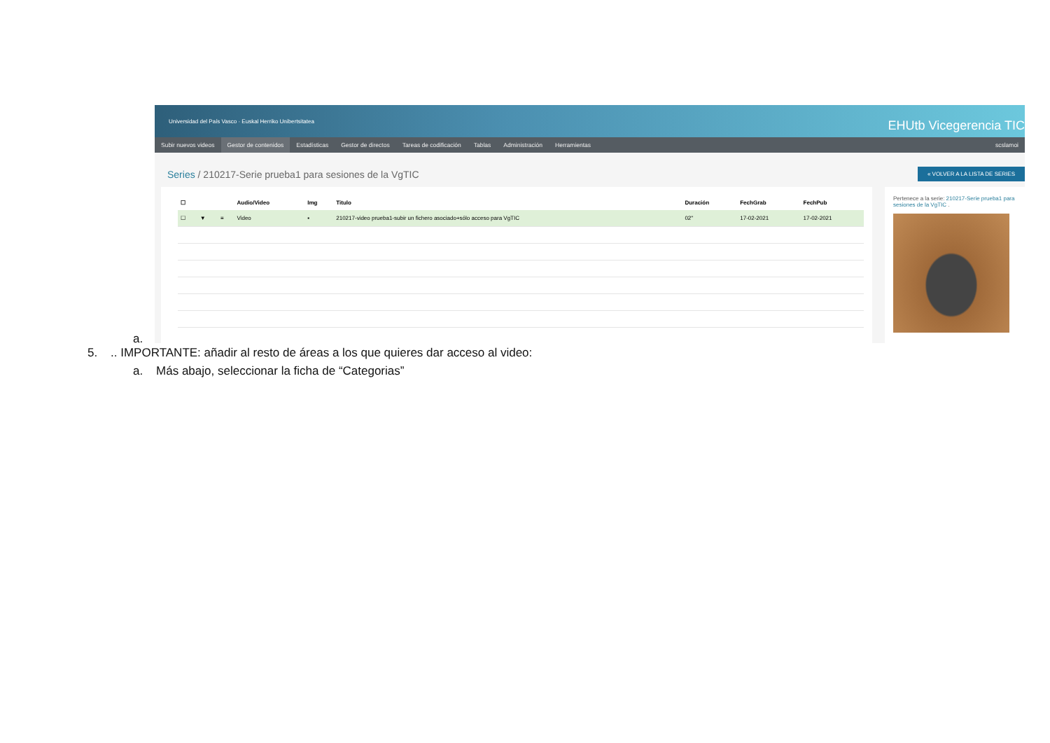a.
Universidad del País Vasco · Euskal Herriko Unibertsitatea EHUtb Vicegerencia TIC
Subir nuevos videos Gestor de contenidos Estadísticas Gestor de directos Tareas de codificación Tablas Administración Herramientas scslamoi
Series / 210217-Serie prueba1 para sesiones de la VgTIC
« VOLVER A LA LISTA DE SERIES
| ☐ | | | Audio/Video | Img | Titulo | Duración | FechGrab | FechPub |
| --- | --- | --- | --- | --- | --- | --- | --- | --- |
| ☐ | ▼ | ≡ | Video | ▪ | 210217-video prueba1-subir un fichero asociado+sólo acceso para VgTIC | 02" | 17-02-2021 | 17-02-2021 |
Pertenece a la serie: 210217-Serie prueba1 para sesiones de la VgTIC .
5. .. IMPORTANTE: añadir al resto de áreas a los que quieres dar acceso al video:
a. Más abajo, seleccionar la ficha de “Categorias”